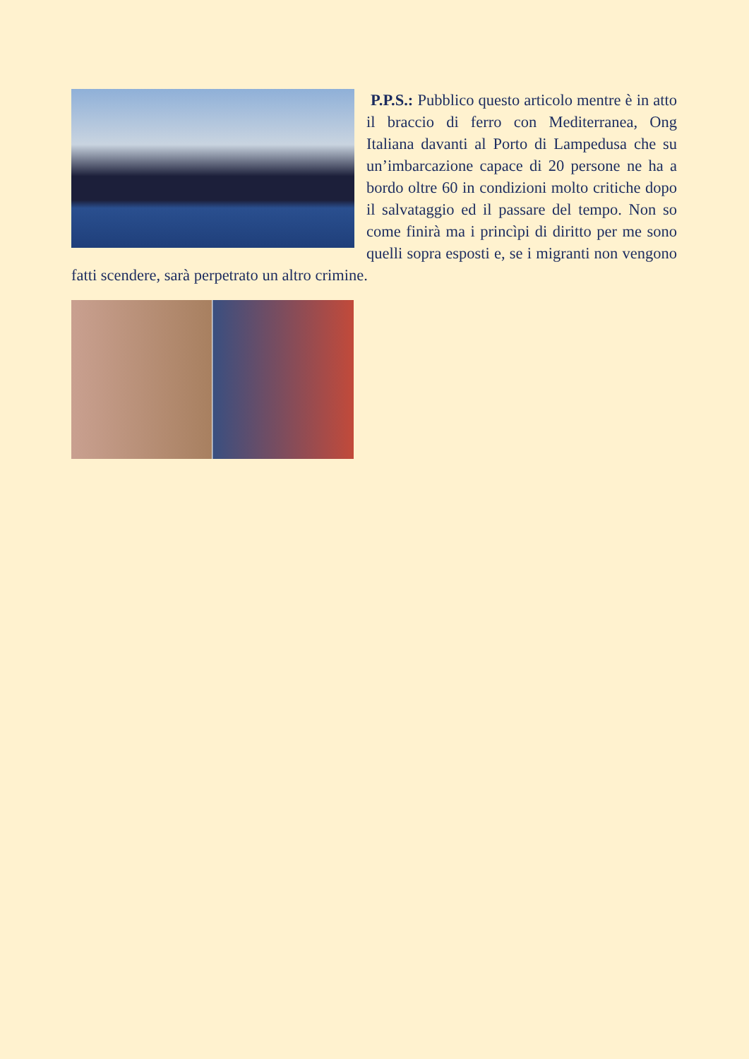P.P.S.: Pubblico questo articolo mentre è in atto il braccio di ferro con Mediterranea, Ong Italiana davanti al Porto di Lampedusa che su un’imbarcazione capace di 20 persone ne ha a bordo oltre 60 in condizioni molto critiche dopo il salvataggio ed il passare del tempo. Non so come finirà ma i princìpi di diritto per me sono quelli sopra esposti e, se i migranti non vengono fatti scendere, sarà perpetrato un altro crimine.